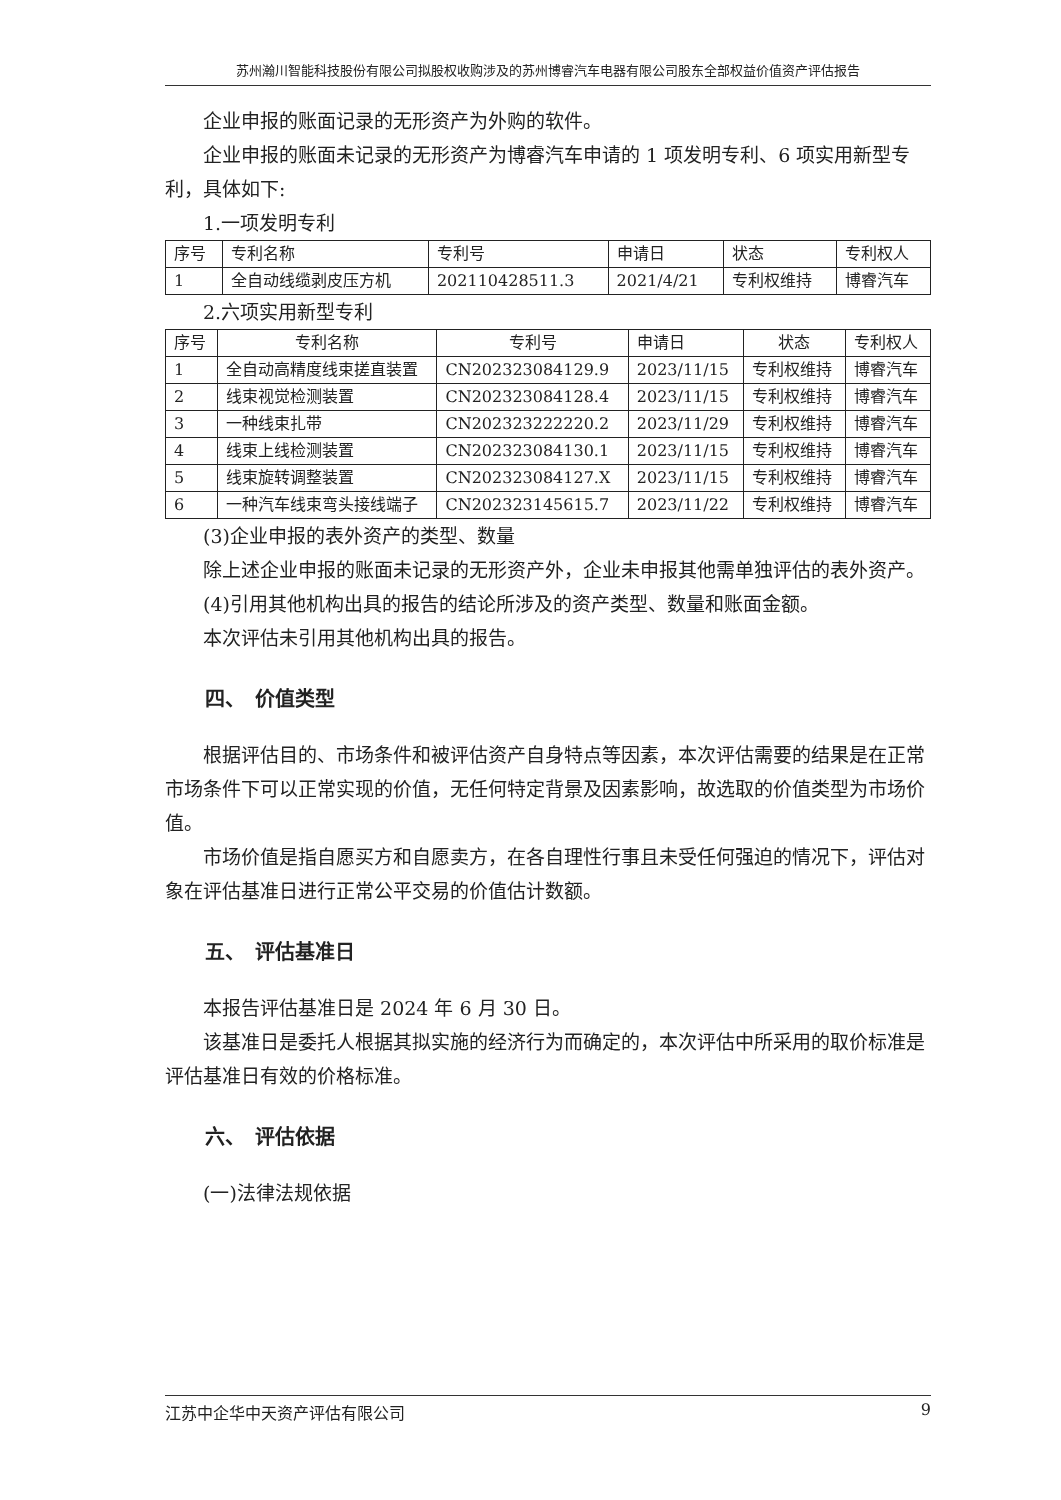苏州瀚川智能科技股份有限公司拟股权收购涉及的苏州博睿汽车电器有限公司股东全部权益价值资产评估报告
企业申报的账面记录的无形资产为外购的软件。
企业申报的账面未记录的无形资产为博睿汽车申请的 1 项发明专利、6 项实用新型专利，具体如下:
1.一项发明专利
| 序号 | 专利名称 | 专利号 | 申请日 | 状态 | 专利权人 |
| 1 | 全自动线缆剥皮压方机 | 202110428511.3 | 2021/4/21 | 专利权维持 | 博睿汽车 |
2.六项实用新型专利
| 序号 | 专利名称 | 专利号 | 申请日 | 状态 | 专利权人 |
| 1 | 全自动高精度线束搓直装置 | CN202323084129.9 | 2023/11/15 | 专利权维持 | 博睿汽车 |
| 2 | 线束视觉检测装置 | CN202323084128.4 | 2023/11/15 | 专利权维持 | 博睿汽车 |
| 3 | 一种线束扎带 | CN202323222220.2 | 2023/11/29 | 专利权维持 | 博睿汽车 |
| 4 | 线束上线检测装置 | CN202323084130.1 | 2023/11/15 | 专利权维持 | 博睿汽车 |
| 5 | 线束旋转调整装置 | CN202323084127.X | 2023/11/15 | 专利权维持 | 博睿汽车 |
| 6 | 一种汽车线束弯头接线端子 | CN202323145615.7 | 2023/11/22 | 专利权维持 | 博睿汽车 |
(3)企业申报的表外资产的类型、数量
除上述企业申报的账面未记录的无形资产外，企业未申报其他需单独评估的表外资产。
(4)引用其他机构出具的报告的结论所涉及的资产类型、数量和账面金额。
本次评估未引用其他机构出具的报告。
四、　价值类型
根据评估目的、市场条件和被评估资产自身特点等因素，本次评估需要的结果是在正常市场条件下可以正常实现的价值，无任何特定背景及因素影响，故选取的价值类型为市场价值。
市场价值是指自愿买方和自愿卖方，在各自理性行事且未受任何强迫的情况下，评估对象在评估基准日进行正常公平交易的价值估计数额。
五、　评估基准日
本报告评估基准日是 2024 年 6 月 30 日。
该基准日是委托人根据其拟实施的经济行为而确定的，本次评估中所采用的取价标准是评估基准日有效的价格标准。
六、　评估依据
(一)法律法规依据
江苏中企华中天资产评估有限公司 9